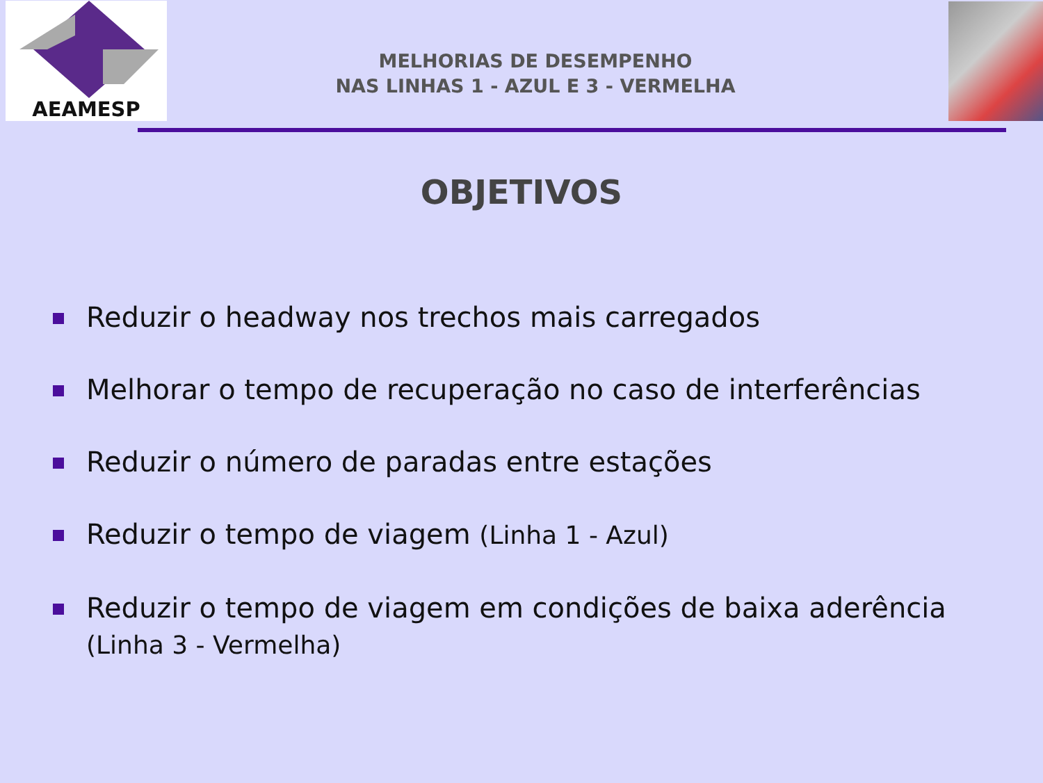AEAMESP
MELHORIAS DE DESEMPENHO
NAS LINHAS 1 - AZUL E 3 - VERMELHA
OBJETIVOS
Reduzir o headway nos trechos mais carregados
Melhorar o tempo de recuperação no caso de interferências
Reduzir o número de paradas entre estações
Reduzir o tempo de viagem (Linha 1 - Azul)
Reduzir o tempo de viagem em condições de baixa aderência
(Linha 3 - Vermelha)